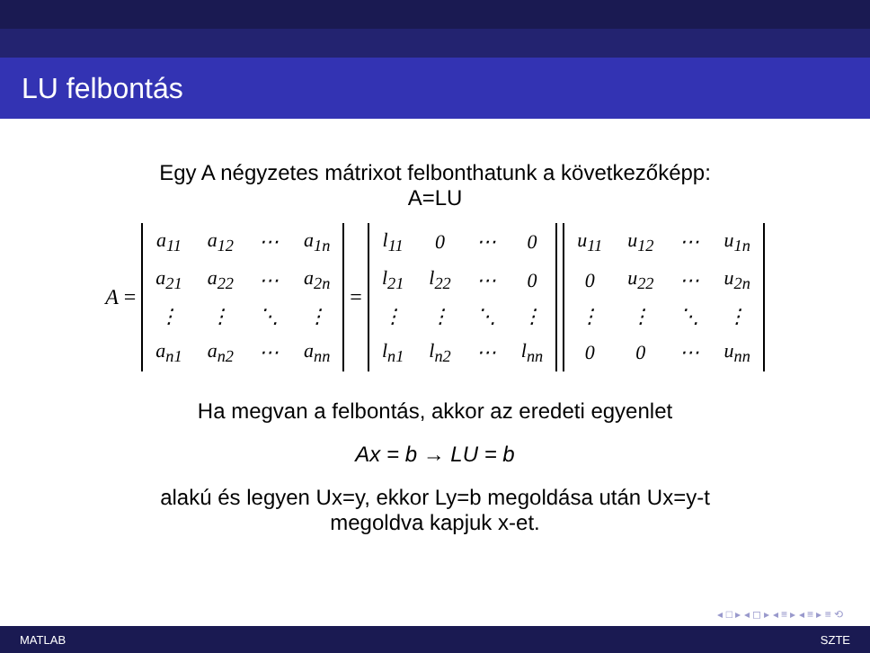LU felbontás
Egy A négyzetes mátrixot felbonthatunk a következőképp:
A=LU
A =
| a<sub>11</sub> | a<sub>12</sub> | ⋯ | a<sub>1n</sub> |
| a<sub>21</sub> | a<sub>22</sub> | ⋯ | a<sub>2n</sub> |
| ⋮ | ⋮ | ⋱ | ⋮ |
| a<sub>n1</sub> | a<sub>n2</sub> | ⋯ | a<sub>nn</sub> |
=
| l<sub>11</sub> | 0 | ⋯ | 0 |
| l<sub>21</sub> | l<sub>22</sub> | ⋯ | 0 |
| ⋮ | ⋮ | ⋱ | ⋮ |
| l<sub>n1</sub> | l<sub>n2</sub> | ⋯ | l<sub>nn</sub> |
| u<sub>11</sub> | u<sub>12</sub> | ⋯ | u<sub>1n</sub> |
| 0 | u<sub>22</sub> | ⋯ | u<sub>2n</sub> |
| ⋮ | ⋮ | ⋱ | ⋮ |
| 0 | 0 | ⋯ | u<sub>nn</sub> |
Ha megvan a felbontás, akkor az eredeti egyenlet
Ax = b → LU = b
alakú és legyen Ux=y, ekkor Ly=b megoldása után Ux=y-t
megoldva kapjuk x-et.
◂ □ ▸ ◂ ◻ ▸ ◂ ≡ ▸ ◂ ≡ ▸ ≡ ⟲
MATLAB SZTE